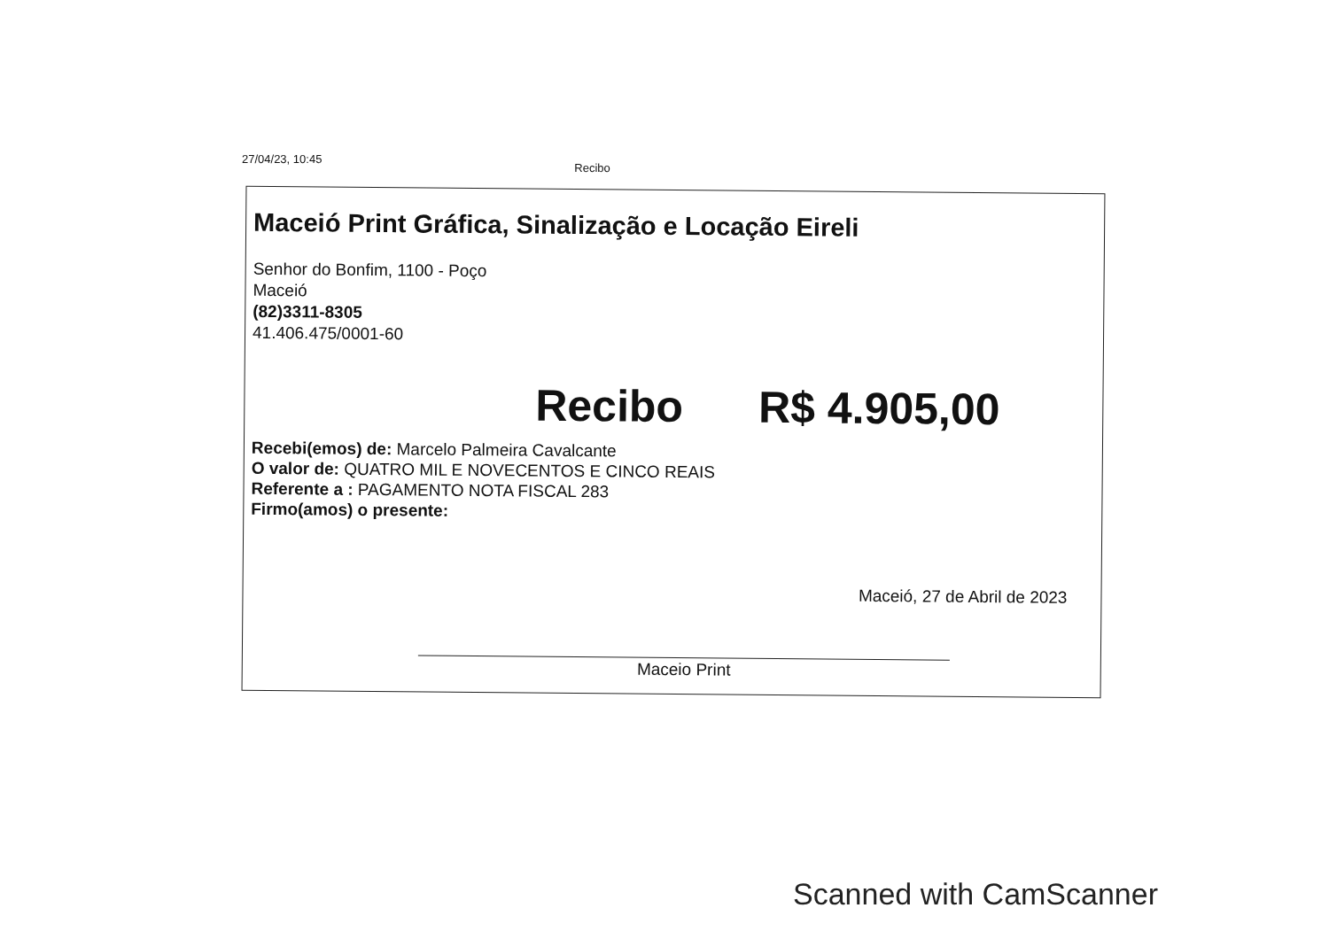27/04/23, 10:45 Recibo
Maceió Print Gráfica, Sinalização e Locação Eireli
Senhor do Bonfim, 1100 - Poço
Maceió
(82)3311-8305
41.406.475/0001-60
Recibo R$ 4.905,00
Recebi(emos) de: Marcelo Palmeira Cavalcante
O valor de: QUATRO MIL E NOVECENTOS E CINCO REAIS
Referente a : PAGAMENTO NOTA FISCAL 283
Firmo(amos) o presente:
Maceió, 27 de Abril de 2023
Maceio Print
Scanned with CamScanner